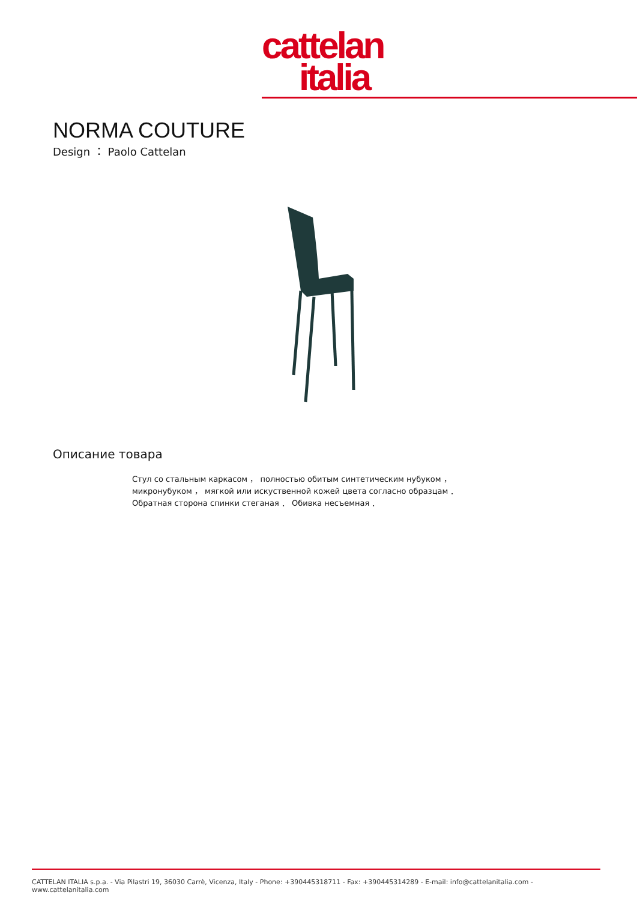cattelan
italia
NORMA COUTURE
Design ： Paolo Cattelan
Описание товара
Стул со стальным каркасом ， полностью обитым синтетическим нубуком ， микронубуком ， мягкой или искуственной кожей цвета согласно образцам ． Обратная сторона спинки стеганая ． Обивка несъемная ．
CATTELAN ITALIA s.p.a. - Via Pilastri 19, 36030 Carrè, Vicenza, Italy - Phone: +390445318711 - Fax: +390445314289 - E-mail: info@cattelanitalia.com - www.cattelanitalia.com